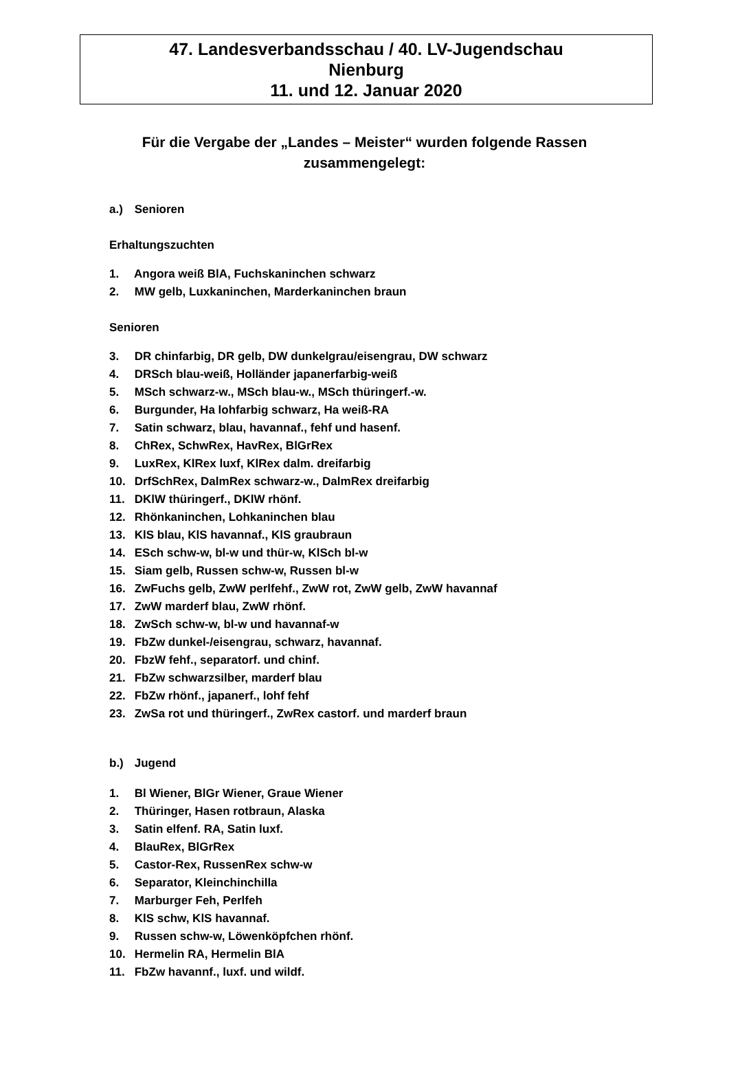47. Landesverbandsschau / 40. LV-Jugendschau
Nienburg
11. und 12. Januar 2020
Für die Vergabe der „Landes – Meister“ wurden folgende Rassen zusammengelegt:
a.) Senioren
Erhaltungszuchten
1. Angora weiß BlA, Fuchskaninchen schwarz
2. MW gelb, Luxkaninchen, Marderkaninchen braun
Senioren
3. DR chinfarbig, DR gelb, DW dunkelgrau/eisengrau, DW schwarz
4. DRSch blau-weiß, Holländer japanerfarbig-weiß
5. MSch schwarz-w., MSch blau-w., MSch thüringerf.-w.
6. Burgunder, Ha lohfarbig schwarz, Ha weiß-RA
7. Satin schwarz, blau, havannaf., fehf und hasenf.
8. ChRex, SchwRex, HavRex, BlGrRex
9. LuxRex, KlRex luxf, KlRex dalm. dreifarbig
10. DrfSchRex, DalmRex schwarz-w., DalmRex dreifarbig
11. DKlW thüringerf., DKlW rhönf.
12. Rhönkaninchen, Lohkaninchen blau
13. KlS blau, KlS havannaf., KlS graubraun
14. ESch schw-w, bl-w und thür-w, KlSch bl-w
15. Siam gelb, Russen schw-w, Russen bl-w
16. ZwFuchs gelb, ZwW perlfehf., ZwW rot, ZwW gelb, ZwW havannaf
17. ZwW marderf blau, ZwW rhönf.
18. ZwSch schw-w, bl-w und havannaf-w
19. FbZw dunkel-/eisengrau, schwarz, havannaf.
20. FbzW fehf., separatorf. und chinf.
21. FbZw schwarzsilber, marderf blau
22. FbZw rhönf., japanerf., lohf fehf
23. ZwSa rot und thüringerf., ZwRex castorf. und marderf braun
b.) Jugend
1. Bl Wiener, BlGr Wiener, Graue Wiener
2. Thüringer, Hasen rotbraun, Alaska
3. Satin elfenf. RA, Satin luxf.
4. BlauRex, BlGrRex
5. Castor-Rex, RussenRex schw-w
6. Separator, Kleinchinchilla
7. Marburger Feh, Perlfeh
8. KlS schw, KlS havannaf.
9. Russen schw-w, Löwenköpfchen rhönf.
10. Hermelin RA, Hermelin BlA
11. FbZw havannf., luxf. und wildf.